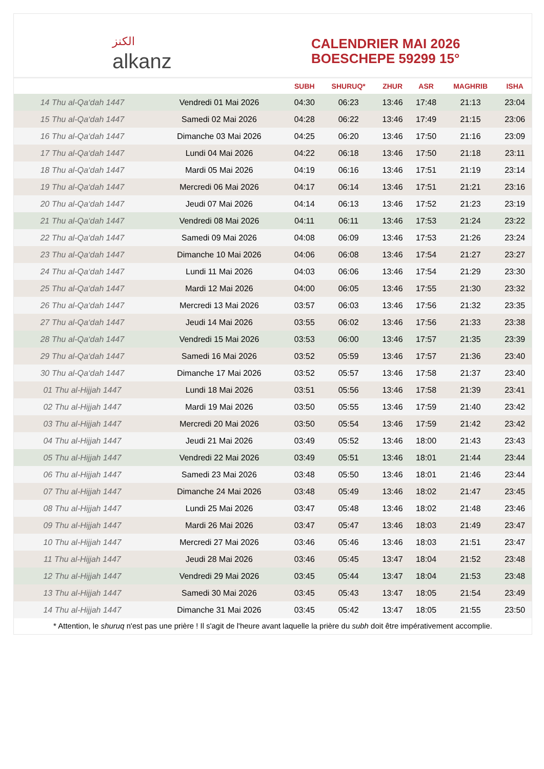الكنز
alkanz
CALENDRIER MAI 2026
BOESCHEPE 59299 15°
| | | SUBH | SHURUQ* | ZHUR | ASR | MAGHRIB | ISHA |
| --- | --- | --- | --- | --- | --- | --- | --- |
| 14 Thu al-Qa‘dah 1447 | Vendredi 01 Mai 2026 | 04:30 | 06:23 | 13:46 | 17:48 | 21:13 | 23:04 |
| 15 Thu al-Qa‘dah 1447 | Samedi 02 Mai 2026 | 04:28 | 06:22 | 13:46 | 17:49 | 21:15 | 23:06 |
| 16 Thu al-Qa‘dah 1447 | Dimanche 03 Mai 2026 | 04:25 | 06:20 | 13:46 | 17:50 | 21:16 | 23:09 |
| 17 Thu al-Qa‘dah 1447 | Lundi 04 Mai 2026 | 04:22 | 06:18 | 13:46 | 17:50 | 21:18 | 23:11 |
| 18 Thu al-Qa‘dah 1447 | Mardi 05 Mai 2026 | 04:19 | 06:16 | 13:46 | 17:51 | 21:19 | 23:14 |
| 19 Thu al-Qa‘dah 1447 | Mercredi 06 Mai 2026 | 04:17 | 06:14 | 13:46 | 17:51 | 21:21 | 23:16 |
| 20 Thu al-Qa‘dah 1447 | Jeudi 07 Mai 2026 | 04:14 | 06:13 | 13:46 | 17:52 | 21:23 | 23:19 |
| 21 Thu al-Qa‘dah 1447 | Vendredi 08 Mai 2026 | 04:11 | 06:11 | 13:46 | 17:53 | 21:24 | 23:22 |
| 22 Thu al-Qa‘dah 1447 | Samedi 09 Mai 2026 | 04:08 | 06:09 | 13:46 | 17:53 | 21:26 | 23:24 |
| 23 Thu al-Qa‘dah 1447 | Dimanche 10 Mai 2026 | 04:06 | 06:08 | 13:46 | 17:54 | 21:27 | 23:27 |
| 24 Thu al-Qa‘dah 1447 | Lundi 11 Mai 2026 | 04:03 | 06:06 | 13:46 | 17:54 | 21:29 | 23:30 |
| 25 Thu al-Qa‘dah 1447 | Mardi 12 Mai 2026 | 04:00 | 06:05 | 13:46 | 17:55 | 21:30 | 23:32 |
| 26 Thu al-Qa‘dah 1447 | Mercredi 13 Mai 2026 | 03:57 | 06:03 | 13:46 | 17:56 | 21:32 | 23:35 |
| 27 Thu al-Qa‘dah 1447 | Jeudi 14 Mai 2026 | 03:55 | 06:02 | 13:46 | 17:56 | 21:33 | 23:38 |
| 28 Thu al-Qa‘dah 1447 | Vendredi 15 Mai 2026 | 03:53 | 06:00 | 13:46 | 17:57 | 21:35 | 23:39 |
| 29 Thu al-Qa‘dah 1447 | Samedi 16 Mai 2026 | 03:52 | 05:59 | 13:46 | 17:57 | 21:36 | 23:40 |
| 30 Thu al-Qa‘dah 1447 | Dimanche 17 Mai 2026 | 03:52 | 05:57 | 13:46 | 17:58 | 21:37 | 23:40 |
| 01 Thu al-Hijjah 1447 | Lundi 18 Mai 2026 | 03:51 | 05:56 | 13:46 | 17:58 | 21:39 | 23:41 |
| 02 Thu al-Hijjah 1447 | Mardi 19 Mai 2026 | 03:50 | 05:55 | 13:46 | 17:59 | 21:40 | 23:42 |
| 03 Thu al-Hijjah 1447 | Mercredi 20 Mai 2026 | 03:50 | 05:54 | 13:46 | 17:59 | 21:42 | 23:42 |
| 04 Thu al-Hijjah 1447 | Jeudi 21 Mai 2026 | 03:49 | 05:52 | 13:46 | 18:00 | 21:43 | 23:43 |
| 05 Thu al-Hijjah 1447 | Vendredi 22 Mai 2026 | 03:49 | 05:51 | 13:46 | 18:01 | 21:44 | 23:44 |
| 06 Thu al-Hijjah 1447 | Samedi 23 Mai 2026 | 03:48 | 05:50 | 13:46 | 18:01 | 21:46 | 23:44 |
| 07 Thu al-Hijjah 1447 | Dimanche 24 Mai 2026 | 03:48 | 05:49 | 13:46 | 18:02 | 21:47 | 23:45 |
| 08 Thu al-Hijjah 1447 | Lundi 25 Mai 2026 | 03:47 | 05:48 | 13:46 | 18:02 | 21:48 | 23:46 |
| 09 Thu al-Hijjah 1447 | Mardi 26 Mai 2026 | 03:47 | 05:47 | 13:46 | 18:03 | 21:49 | 23:47 |
| 10 Thu al-Hijjah 1447 | Mercredi 27 Mai 2026 | 03:46 | 05:46 | 13:46 | 18:03 | 21:51 | 23:47 |
| 11 Thu al-Hijjah 1447 | Jeudi 28 Mai 2026 | 03:46 | 05:45 | 13:47 | 18:04 | 21:52 | 23:48 |
| 12 Thu al-Hijjah 1447 | Vendredi 29 Mai 2026 | 03:45 | 05:44 | 13:47 | 18:04 | 21:53 | 23:48 |
| 13 Thu al-Hijjah 1447 | Samedi 30 Mai 2026 | 03:45 | 05:43 | 13:47 | 18:05 | 21:54 | 23:49 |
| 14 Thu al-Hijjah 1447 | Dimanche 31 Mai 2026 | 03:45 | 05:42 | 13:47 | 18:05 | 21:55 | 23:50 |
* Attention, le shuruq n'est pas une prière ! Il s'agit de l'heure avant laquelle la prière du subh doit être impérativement accomplie.